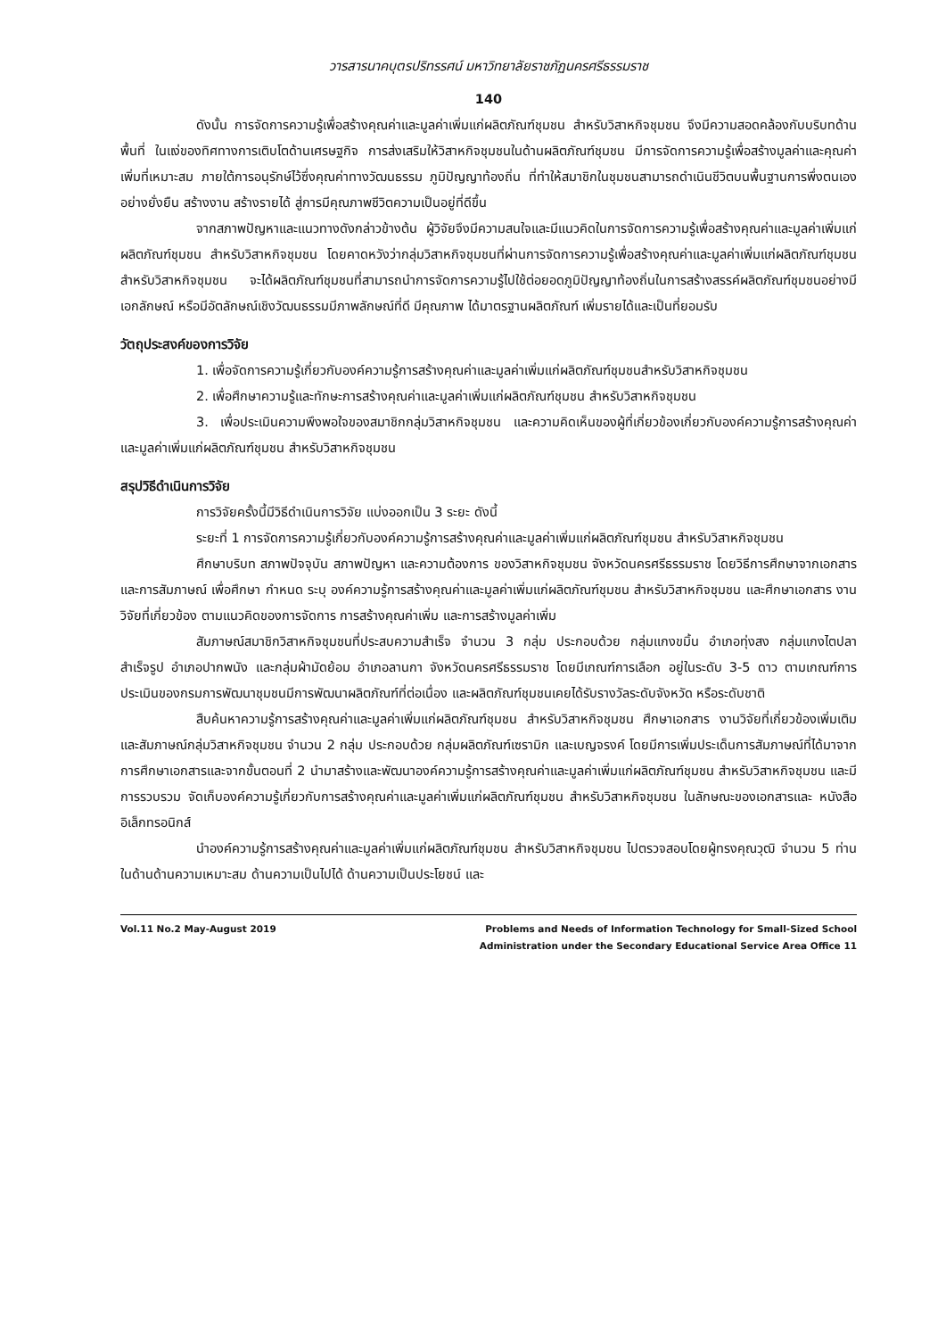วารสารนาคบุตรปริทรรศน์ มหาวิทยาลัยราชภัฏนครศรีธรรมราช
140
ดังนั้น การจัดการความรู้เพื่อสร้างคุณค่าและมูลค่าเพิ่มแก่ผลิตภัณฑ์ชุมชน สำหรับวิสาหกิจชุมชน จึงมีความสอดคล้องกับบริบทด้านพื้นที่ ในแง่ของทิศทางการเติบโตด้านเศรษฐกิจ การส่งเสริมให้วิสาหกิจชุมชนในด้านผลิตภัณฑ์ชุมชน มีการจัดการความรู้เพื่อสร้างมูลค่าและคุณค่าเพิ่มที่เหมาะสม ภายใต้การอนุรักษ์ไว้ซึ่งคุณค่าทางวัฒนธรรม ภูมิปัญญาท้องถิ่น ที่ทำให้สมาชิกในชุมชนสามารถดำเนินชีวิตบนพื้นฐานการพึ่งตนเองอย่างยั่งยืน สร้างงาน สร้างรายได้ สู่การมีคุณภาพชีวิตความเป็นอยู่ที่ดีขึ้น
จากสภาพปัญหาและแนวทางดังกล่าวข้างต้น ผู้วิจัยจึงมีความสนใจและมีแนวคิดในการจัดการความรู้เพื่อสร้างคุณค่าและมูลค่าเพิ่มแก่ผลิตภัณฑ์ชุมชน สำหรับวิสาหกิจชุมชน โดยคาดหวังว่ากลุ่มวิสาหกิจชุมชนที่ผ่านการจัดการความรู้เพื่อสร้างคุณค่าและมูลค่าเพิ่มแก่ผลิตภัณฑ์ชุมชน สำหรับวิสาหกิจชุมชน จะได้ผลิตภัณฑ์ชุมชนที่สามารถนำการจัดการความรู้ไปใช้ต่อยอดภูมิปัญญาท้องถิ่นในการสร้างสรรค์ผลิตภัณฑ์ชุมชนอย่างมีเอกลักษณ์ หรือมีอัตลักษณ์เชิงวัฒนธรรมมีภาพลักษณ์ที่ดี มีคุณภาพ ได้มาตรฐานผลิตภัณฑ์ เพิ่มรายได้และเป็นที่ยอมรับ
วัตถุประสงค์ของการวิจัย
1. เพื่อจัดการความรู้เกี่ยวกับองค์ความรู้การสร้างคุณค่าและมูลค่าเพิ่มแก่ผลิตภัณฑ์ชุมชนสำหรับวิสาหกิจชุมชน
2. เพื่อศึกษาความรู้และทักษะการสร้างคุณค่าและมูลค่าเพิ่มแก่ผลิตภัณฑ์ชุมชน สำหรับวิสาหกิจชุมชน
3. เพื่อประเมินความพึงพอใจของสมาชิกกลุ่มวิสาหกิจชุมชน และความคิดเห็นของผู้ที่เกี่ยวข้องเกี่ยวกับองค์ความรู้การสร้างคุณค่าและมูลค่าเพิ่มแก่ผลิตภัณฑ์ชุมชน สำหรับวิสาหกิจชุมชน
สรุปวิธีดำเนินการวิจัย
การวิจัยครั้งนี้มีวิธีดำเนินการวิจัย แบ่งออกเป็น 3 ระยะ ดังนี้
ระยะที่ 1 การจัดการความรู้เกี่ยวกับองค์ความรู้การสร้างคุณค่าและมูลค่าเพิ่มแก่ผลิตภัณฑ์ชุมชน สำหรับวิสาหกิจชุมชน
ศึกษาบริบท สภาพปัจจุบัน สภาพปัญหา และความต้องการ ของวิสาหกิจชุมชน จังหวัดนครศรีธรรมราช โดยวิธีการศึกษาจากเอกสารและการสัมภาษณ์ เพื่อศึกษา กำหนด ระบุ องค์ความรู้การสร้างคุณค่าและมูลค่าเพิ่มแก่ผลิตภัณฑ์ชุมชน สำหรับวิสาหกิจชุมชน และศึกษาเอกสาร งานวิจัยที่เกี่ยวข้อง ตามแนวคิดของการจัดการ การสร้างคุณค่าเพิ่ม และการสร้างมูลค่าเพิ่ม
สัมภาษณ์สมาชิกวิสาหกิจชุมชนที่ประสบความสำเร็จ จำนวน 3 กลุ่ม ประกอบด้วย กลุ่มแกงขมิ้น อำเภอทุ่งสง กลุ่มแกงไตปลาสำเร็จรูป อำเภอปากพนัง และกลุ่มผ้ามัดย้อม อำเภอลานกา จังหวัดนครศรีธรรมราช โดยมีเกณฑ์การเลือก อยู่ในระดับ 3-5 ดาว ตามเกณฑ์การประเมินของกรมการพัฒนาชุมชนมีการพัฒนาผลิตภัณฑ์ที่ต่อเนื่อง และผลิตภัณฑ์ชุมชนเคยได้รับรางวัลระดับจังหวัด หรือระดับชาติ
สืบค้นหาความรู้การสร้างคุณค่าและมูลค่าเพิ่มแก่ผลิตภัณฑ์ชุมชน สำหรับวิสาหกิจชุมชน ศึกษาเอกสาร งานวิจัยที่เกี่ยวข้องเพิ่มเติมและสัมภาษณ์กลุ่มวิสาหกิจชุมชน จำนวน 2 กลุ่ม ประกอบด้วย กลุ่มผลิตภัณฑ์เซรามิก และเบญจรงค์ โดยมีการเพิ่มประเด็นการสัมภาษณ์ที่ได้มาจากการศึกษาเอกสารและจากขั้นตอนที่ 2 นำมาสร้างและพัฒนาองค์ความรู้การสร้างคุณค่าและมูลค่าเพิ่มแก่ผลิตภัณฑ์ชุมชน สำหรับวิสาหกิจชุมชน และมีการรวบรวม จัดเก็บองค์ความรู้เกี่ยวกับการสร้างคุณค่าและมูลค่าเพิ่มแก่ผลิตภัณฑ์ชุมชน สำหรับวิสาหกิจชุมชน ในลักษณะของเอกสารและ หนังสืออิเล็กทรอนิกส์
นำองค์ความรู้การสร้างคุณค่าและมูลค่าเพิ่มแก่ผลิตภัณฑ์ชุมชน สำหรับวิสาหกิจชุมชน ไปตรวจสอบโดยผู้ทรงคุณวุฒิ จำนวน 5 ท่าน ในด้านด้านความเหมาะสม ด้านความเป็นไปได้ ด้านความเป็นประโยชน์ และ
Vol.11 No.2 May-August 2019 Problems and Needs of Information Technology for Small-Sized School
Administration under the Secondary Educational Service Area Office 11